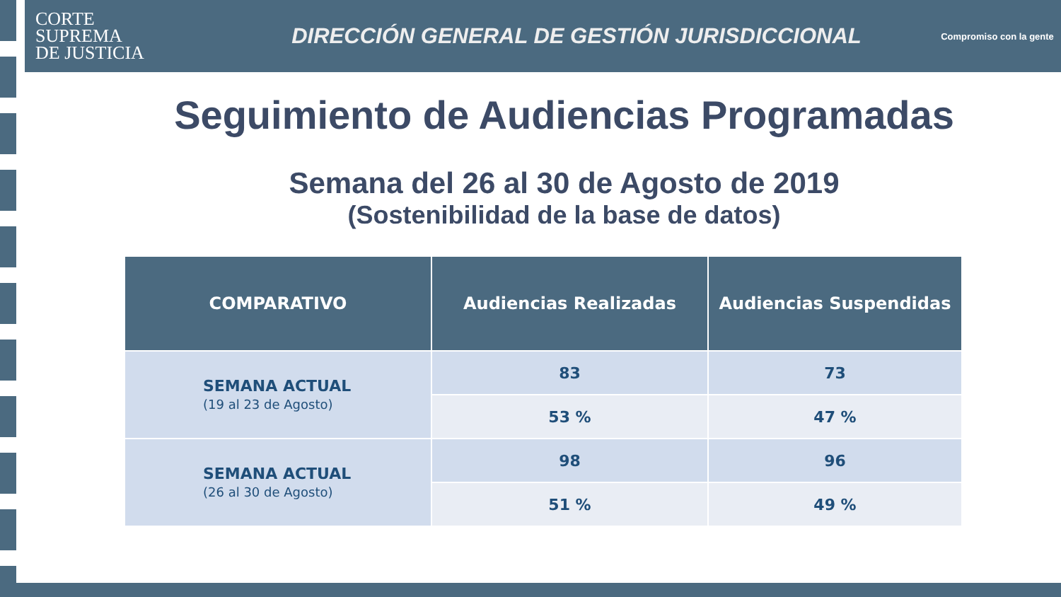CORTE
SUPREMA
DE JUSTICIA
DIRECCIÓN GENERAL DE GESTIÓN JURISDICCIONAL
Compromiso con la gente
Seguimiento de Audiencias Programadas
Semana del 26 al 30 de Agosto de 2019
(Sostenibilidad de la base de datos)
| COMPARATIVO | Audiencias Realizadas | Audiencias Suspendidas |
| --- | --- | --- |
| SEMANA ACTUAL (19 al 23 de Agosto) | 83 | 73 |
| | 53 % | 47 % |
| SEMANA ACTUAL (26 al 30 de Agosto) | 98 | 96 |
| | 51 % | 49 % |